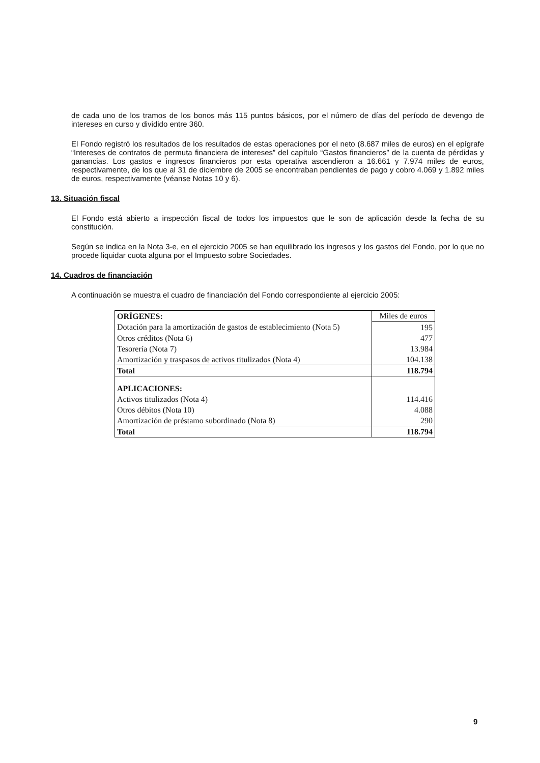de cada uno de los tramos de los bonos más 115 puntos básicos, por el número de días del período de devengo de intereses en curso y dividido entre 360.
El Fondo registró los resultados de los resultados de estas operaciones por el neto (8.687 miles de euros) en el epígrafe “Intereses de contratos de permuta financiera de intereses” del capítulo “Gastos financieros” de la cuenta de pérdidas y ganancias. Los gastos e ingresos financieros por esta operativa ascendieron a 16.661 y 7.974 miles de euros, respectivamente, de los que al 31 de diciembre de 2005 se encontraban pendientes de pago y cobro 4.069 y 1.892 miles de euros, respectivamente (véanse Notas 10 y 6).
13. Situación fiscal
El Fondo está abierto a inspección fiscal de todos los impuestos que le son de aplicación desde la fecha de su constitución.
Según se indica en la Nota 3-e, en el ejercicio 2005 se han equilibrado los ingresos y los gastos del Fondo, por lo que no procede liquidar cuota alguna por el Impuesto sobre Sociedades.
14. Cuadros de financiación
A continuación se muestra el cuadro de financiación del Fondo correspondiente al ejercicio 2005:
| ORÍGENES: | Miles de euros |
| Dotación para la amortización de gastos de establecimiento (Nota 5) | 195 |
| Otros créditos (Nota 6) | 477 |
| Tesorería (Nota 7) | 13.984 |
| Amortización y traspasos de activos titulizados (Nota 4) | 104.138 |
| Total | 118.794 |
| APLICACIONES: | |
| Activos titulizados (Nota 4) | 114.416 |
| Otros débitos (Nota 10) | 4.088 |
| Amortización de préstamo subordinado (Nota 8) | 290 |
| Total | 118.794 |
9